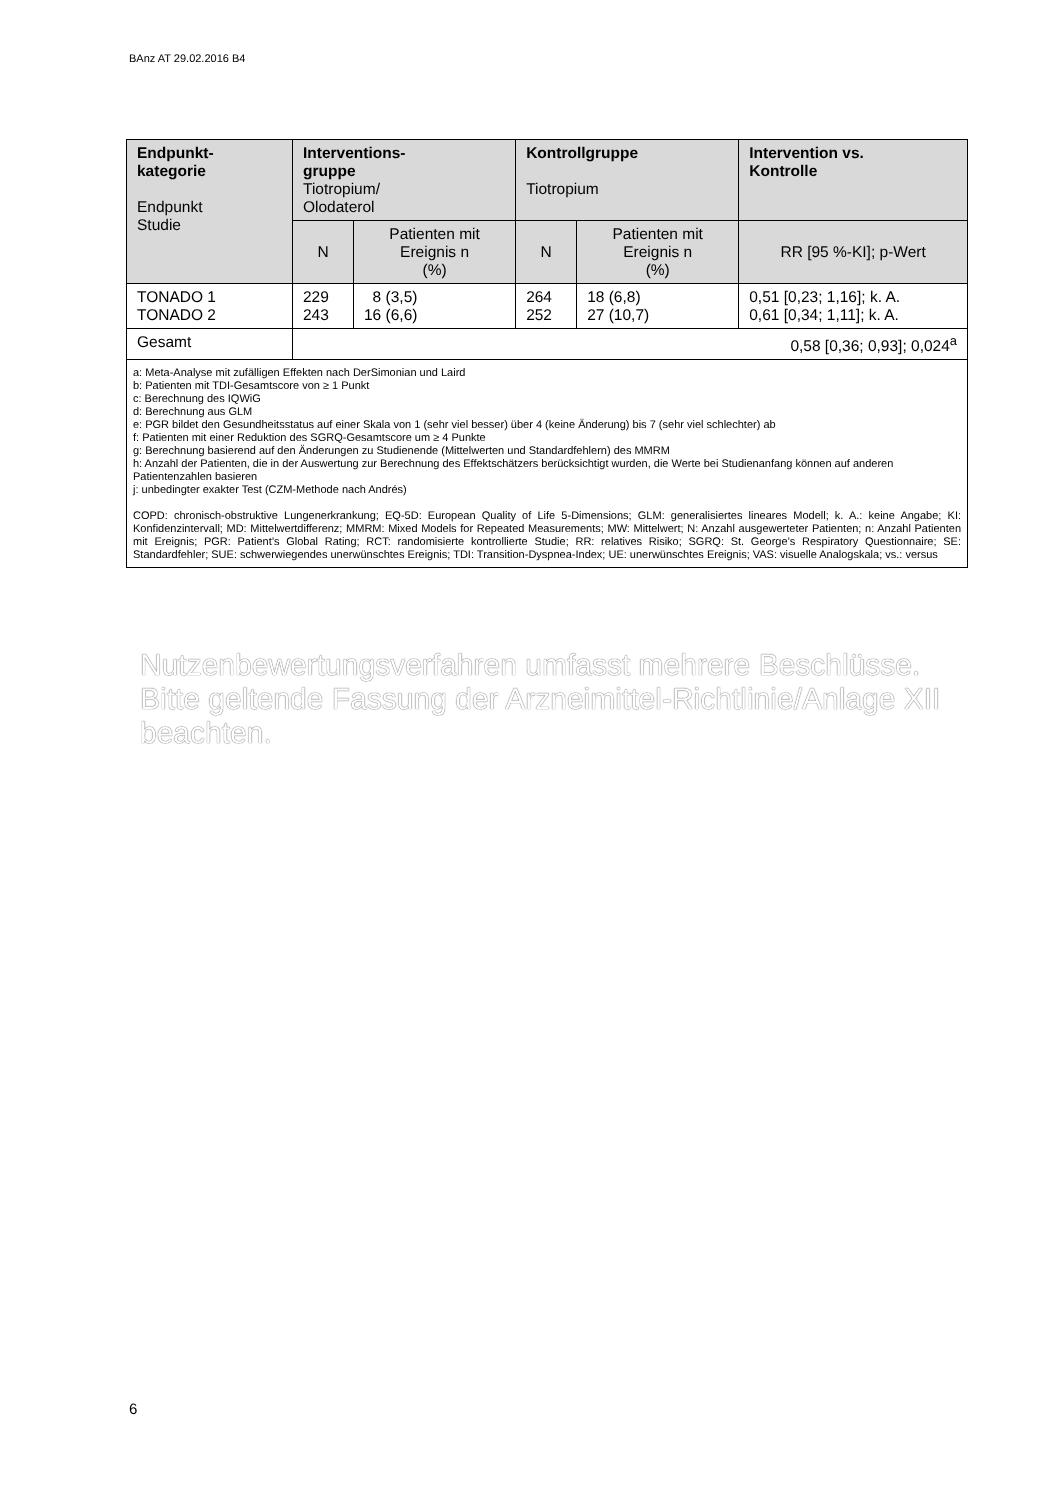BAnz AT 29.02.2016 B4
| Endpunkt- kategorie Endpunkt Studie | Interventions- gruppe Tiotropium/ Olodaterol | | Kontrollgruppe Tiotropium | | Intervention vs. Kontrolle |
| --- | --- | --- | --- | --- | --- |
| | N | Patienten mit Ereignis n (%) | N | Patienten mit Ereignis n (%) | RR [95 %-KI]; p-Wert |
| TONADO 1 TONADO 2 | 229 243 | 8 (3,5) 16 (6,6) | 264 252 | 18 (6,8) 27 (10,7) | 0,51 [0,23; 1,16]; k. A. 0,61 [0,34; 1,11]; k. A. |
| Gesamt | 0,58 [0,36; 0,93]; 0,024<sup>a</sup> | | | | |
| a: Meta-Analyse mit zufälligen Effekten nach DerSimonian und Laird b: Patienten mit TDI-Gesamtscore von ≥ 1 Punkt c: Berechnung des IQWiG d: Berechnung aus GLM e: PGR bildet den Gesundheitsstatus auf einer Skala von 1 (sehr viel besser) über 4 (keine Änderung) bis 7 (sehr viel schlechter) ab f: Patienten mit einer Reduktion des SGRQ-Gesamtscore um ≥ 4 Punkte g: Berechnung basierend auf den Änderungen zu Studienende (Mittelwerten und Standardfehlern) des MMRM h: Anzahl der Patienten, die in der Auswertung zur Berechnung des Effektschätzers berücksichtigt wurden, die Werte bei Studienanfang können auf anderen Patientenzahlen basieren j: unbedingter exakter Test (CZM-Methode nach Andrés) COPD: chronisch-obstruktive Lungenerkrankung; EQ-5D: European Quality of Life 5-Dimensions; GLM: generalisiertes lineares Modell; k. A.: keine Angabe; KI: Konfidenzintervall; MD: Mittelwertdifferenz; MMRM: Mixed Models for Repeated Measurements; MW: Mittelwert; N: Anzahl ausgewerteter Patienten; n: Anzahl Patienten mit Ereignis; PGR: Patient’s Global Rating; RCT: randomisierte kontrollierte Studie; RR: relatives Risiko; SGRQ: St. George’s Respiratory Questionnaire; SE: Standardfehler; SUE: schwerwiegendes unerwünschtes Ereignis; TDI: Transition-Dyspnea-Index; UE: unerwünschtes Ereignis; VAS: visuelle Analogskala; vs.: versus | | | | | |
Nutzenbewertungsverfahren umfasst mehrere Beschlüsse.
Bitte geltende Fassung der Arzneimittel-Richtlinie/Anlage XII beachten.
6